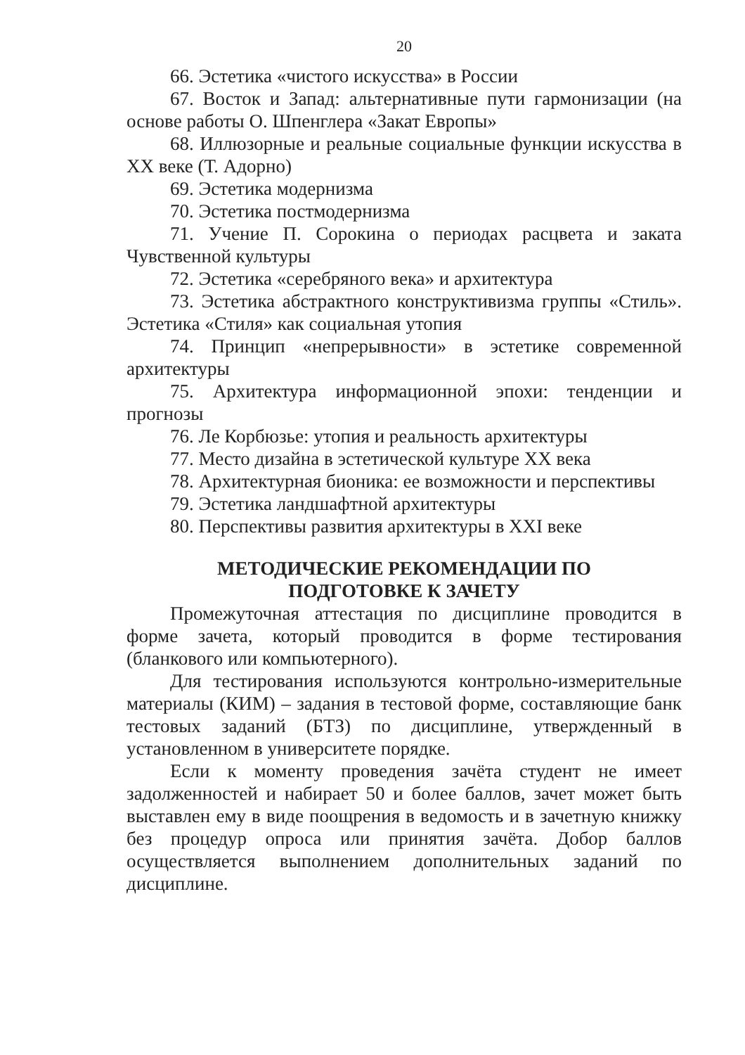20
66. Эстетика «чистого искусства» в России
67. Восток и Запад: альтернативные пути гармонизации (на основе работы О. Шпенглера «Закат Европы»
68. Иллюзорные и реальные социальные функции искусства в XX веке (Т. Адорно)
69. Эстетика модернизма
70. Эстетика постмодернизма
71. Учение П. Сорокина о периодах расцвета и заката Чувственной культуры
72. Эстетика «серебряного века» и архитектура
73. Эстетика абстрактного конструктивизма группы «Стиль». Эстетика «Стиля» как социальная утопия
74. Принцип «непрерывности» в эстетике современной архитектуры
75. Архитектура информационной эпохи: тенденции и прогнозы
76. Ле Корбюзье: утопия и реальность архитектуры
77. Место дизайна в эстетической культуре XX века
78. Архитектурная бионика: ее возможности и перспективы
79. Эстетика ландшафтной архитектуры
80. Перспективы развития архитектуры в XXI веке
МЕТОДИЧЕСКИЕ РЕКОМЕНДАЦИИ ПО
ПОДГОТОВКЕ К ЗАЧЕТУ
Промежуточная аттестация по дисциплине проводится в форме зачета, который проводится в форме тестирования (бланкового или компьютерного).
Для тестирования используются контрольно-измерительные материалы (КИМ) – задания в тестовой форме, составляющие банк тестовых заданий (БТЗ) по дисциплине, утвержденный в установленном в университете порядке.
Если к моменту проведения зачёта студент не имеет задолженностей и набирает 50 и более баллов, зачет может быть выставлен ему в виде поощрения в ведомость и в зачетную книжку без процедур опроса или принятия зачёта. Добор баллов осуществляется выполнением дополнительных заданий по дисциплине.